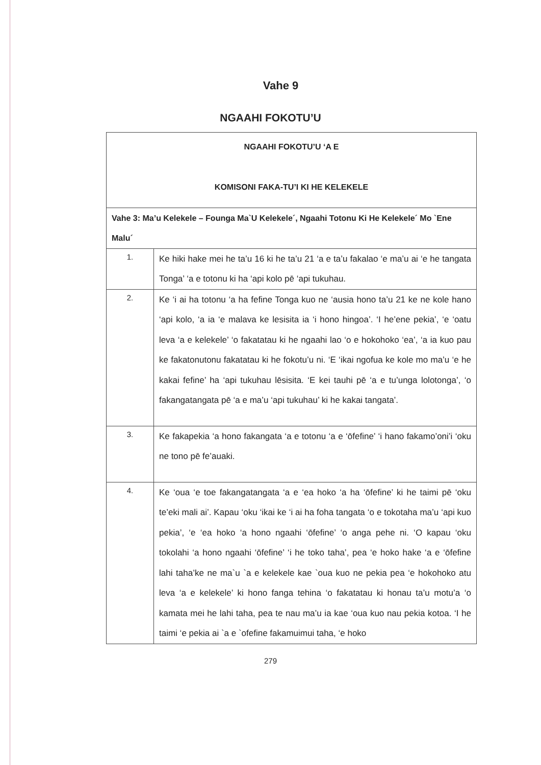Vahe 9
NGAAHI FOKOTU’U
| NGAAHI FOKOTU’U ‘A E KOMISONI FAKA-TU’I KI HE KELEKELE | |
| --- | --- |
| Vahe 3: Ma’u Kelekele – Founga Ma`U Kelekele´, Ngaahi Totonu Ki He Kelekele´ Mo `Ene Malu´ | |
| 1. | Ke hiki hake mei he ta’u 16 ki he ta’u 21 ‘a e ta’u fakalao ‘e ma’u ai ‘e he tangata Tonga’ ‘a e totonu ki ha ‘api kolo pē ‘api tukuhau. |
| 2. | Ke ‘i ai ha totonu ‘a ha fefine Tonga kuo ne ‘ausia hono ta’u 21 ke ne kole hano ‘api kolo, ‘a ia ‘e malava ke lesisita ia ‘i hono hingoa’. ‘I he’ene pekia’, ‘e ‘oatu leva ‘a e kelekele’ ‘o fakatatau ki he ngaahi lao ‘o e hokohoko ‘ea’, ‘a ia kuo pau ke fakatonutonu fakatatau ki he fokotu’u ni. ‘E ‘ikai ngofua ke kole mo ma’u ‘e he kakai fefine’ ha ‘api tukuhau lēsisita. ‘E kei tauhi pē ‘a e tu’unga lolotonga’, ‘o fakangatangata pē ‘a e ma’u ‘api tukuhau’ ki he kakai tangata’. |
| 3. | Ke fakapekia ‘a hono fakangata ‘a e totonu ‘a e ‘ōfefine’ ‘i hano fakamo’oni’i ‘oku ne tono pē fe’auaki. |
| 4. | Ke ‘oua ‘e toe fakangatangata ‘a e ‘ea hoko ‘a ha ‘ōfefine’ ki he taimi pē ‘oku te’eki mali ai’. Kapau ‘oku ‘ikai ke ‘i ai ha foha tangata ‘o e tokotaha ma’u ‘api kuo pekia’, ‘e ‘ea hoko ‘a hono ngaahi ‘ōfefine’ ‘o anga pehe ni. ‘O kapau ‘oku tokolahi ‘a hono ngaahi ‘ōfefine’ ‘i he toko taha’, pea ‘e hoko hake ‘a e ‘ōfefine lahi taha’ke ne ma`u `a e kelekele kae `oua kuo ne pekia pea ‘e hokohoko atu leva ‘a e kelekele’ ki hono fanga tehina ‘o fakatatau ki honau ta’u motu’a ‘o kamata mei he lahi taha, pea te nau ma’u ia kae ‘oua kuo nau pekia kotoa. ‘I he taimi ‘e pekia ai `a e `ofefine fakamuimui taha, ‘e hoko |
279